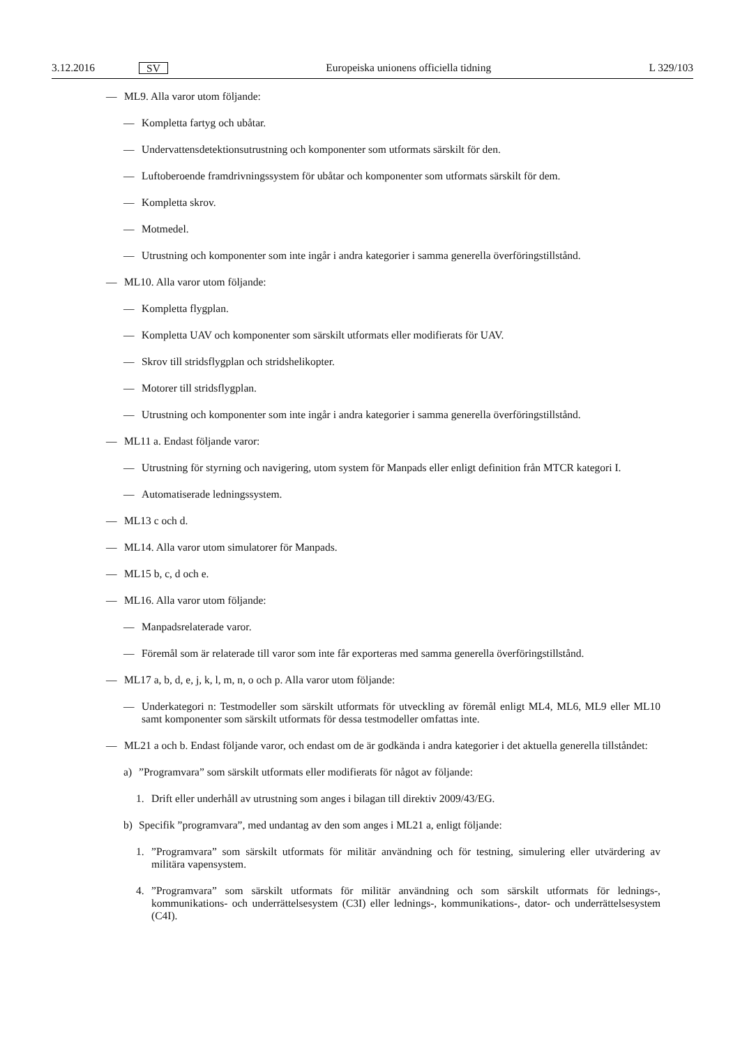3.12.2016 SV Europeiska unionens officiella tidning L 329/103
— ML9. Alla varor utom följande:
— Kompletta fartyg och ubåtar.
— Undervattensdetektionsutrustning och komponenter som utformats särskilt för den.
— Luftoberoende framdrivningssystem för ubåtar och komponenter som utformats särskilt för dem.
— Kompletta skrov.
— Motmedel.
— Utrustning och komponenter som inte ingår i andra kategorier i samma generella överföringstillstånd.
— ML10. Alla varor utom följande:
— Kompletta flygplan.
— Kompletta UAV och komponenter som särskilt utformats eller modifierats för UAV.
— Skrov till stridsflygplan och stridshelikopter.
— Motorer till stridsflygplan.
— Utrustning och komponenter som inte ingår i andra kategorier i samma generella överföringstillstånd.
— ML11 a. Endast följande varor:
— Utrustning för styrning och navigering, utom system för Manpads eller enligt definition från MTCR kategori I.
— Automatiserade ledningssystem.
— ML13 c och d.
— ML14. Alla varor utom simulatorer för Manpads.
— ML15 b, c, d och e.
— ML16. Alla varor utom följande:
— Manpadsrelaterade varor.
— Föremål som är relaterade till varor som inte får exporteras med samma generella överföringstillstånd.
— ML17 a, b, d, e, j, k, l, m, n, o och p. Alla varor utom följande:
— Underkategori n: Testmodeller som särskilt utformats för utveckling av föremål enligt ML4, ML6, ML9 eller ML10 samt komponenter som särskilt utformats för dessa testmodeller omfattas inte.
— ML21 a och b. Endast följande varor, och endast om de är godkända i andra kategorier i det aktuella generella tillståndet:
a)”Programvara” som särskilt utformats eller modifierats för något av följande:
1. Drift eller underhåll av utrustning som anges i bilagan till direktiv 2009/43/EG.
b) Specifik ”programvara”, med undantag av den som anges i ML21 a, enligt följande:
1.”Programvara” som särskilt utformats för militär användning och för testning, simulering eller utvärdering av militära vapensystem.
4.”Programvara” som särskilt utformats för militär användning och som särskilt utformats för lednings-, kommunikations- och underrättelsesystem (C3I) eller lednings-, kommunikations-, dator- och underrättel­sesystem (C4I).